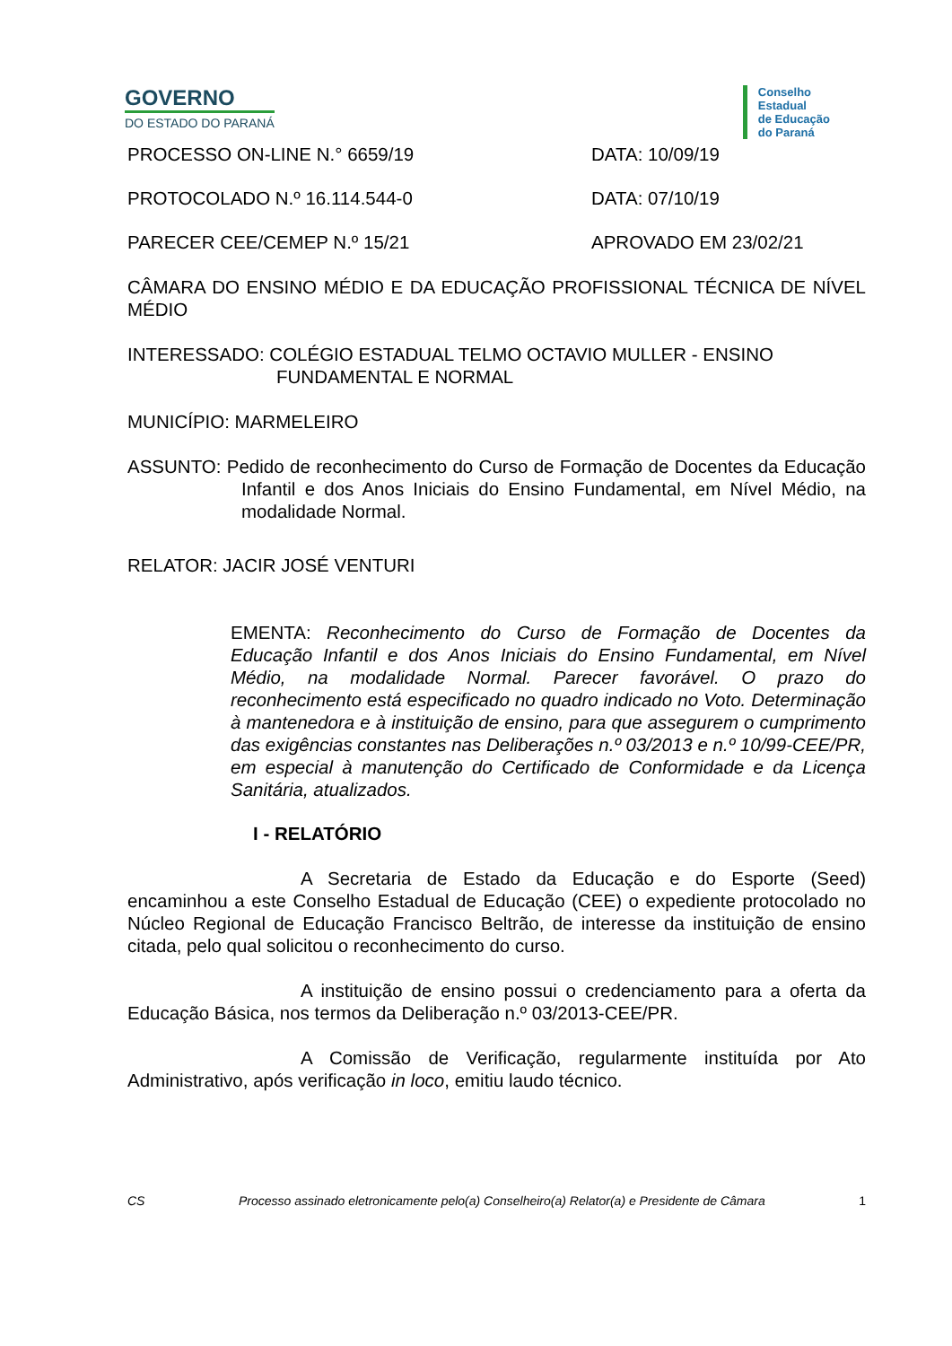GOVERNO
DO ESTADO DO PARANÁ
Conselho
Estadual
de Educação
do Paraná
PROCESSO ON-LINE N.° 6659/19 DATA: 10/09/19
PROTOCOLADO N.º 16.114.544-0 DATA: 07/10/19
PARECER CEE/CEMEP N.º 15/21 APROVADO EM 23/02/21
CÂMARA DO ENSINO MÉDIO E DA EDUCAÇÃO PROFISSIONAL TÉCNICA DE NÍVEL MÉDIO
INTERESSADO: COLÉGIO ESTADUAL TELMO OCTAVIO MULLER - ENSINO
FUNDAMENTAL E NORMAL
MUNICÍPIO: MARMELEIRO
ASSUNTO: Pedido de reconhecimento do Curso de Formação de Docentes da Educação Infantil e dos Anos Iniciais do Ensino Fundamental, em Nível Médio, na modalidade Normal.
RELATOR: JACIR JOSÉ VENTURI
EMENTA: Reconhecimento do Curso de Formação de Docentes da Educação Infantil e dos Anos Iniciais do Ensino Fundamental, em Nível Médio, na modalidade Normal. Parecer favorável. O prazo do reconhecimento está especificado no quadro indicado no Voto. Determinação à mantenedora e à instituição de ensino, para que assegurem o cumprimento das exigências constantes nas Deliberações n.º 03/2013 e n.º 10/99-CEE/PR, em especial à manutenção do Certificado de Conformidade e da Licença Sanitária, atualizados.
I - RELATÓRIO
A Secretaria de Estado da Educação e do Esporte (Seed) encaminhou a este Conselho Estadual de Educação (CEE) o expediente protocolado no Núcleo Regional de Educação Francisco Beltrão, de interesse da instituição de ensino citada, pelo qual solicitou o reconhecimento do curso.
A instituição de ensino possui o credenciamento para a oferta da Educação Básica, nos termos da Deliberação n.º 03/2013-CEE/PR.
A Comissão de Verificação, regularmente instituída por Ato Administrativo, após verificação in loco, emitiu laudo técnico.
CS Processo assinado eletronicamente pelo(a) Conselheiro(a) Relator(a) e Presidente de Câmara 1